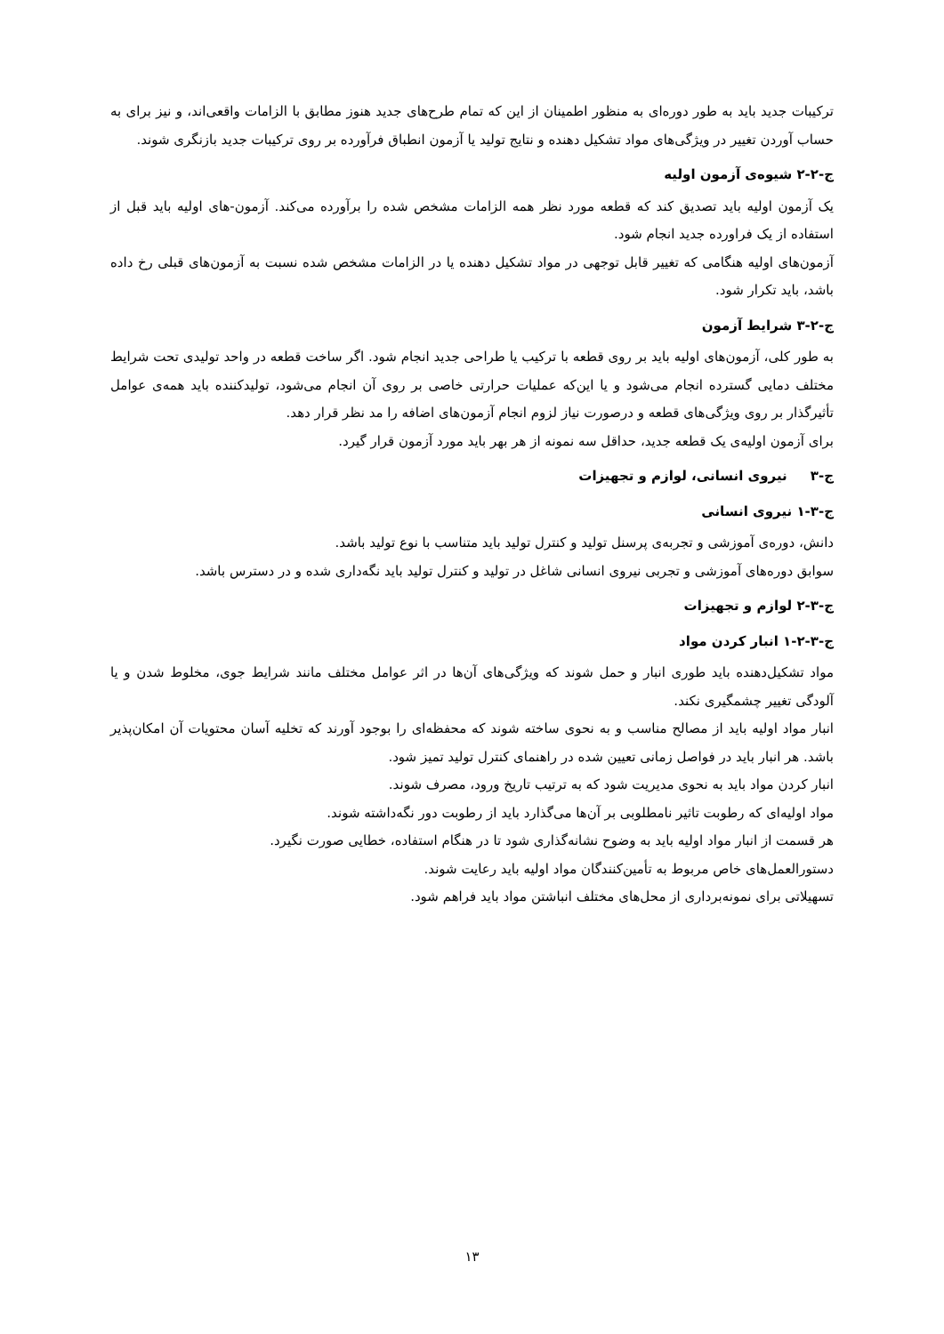ترکیبات جدید باید به طور دوره‌ای به منظور اطمینان از این که تمام طرح‌های جدید هنوز مطابق با الزامات واقعی‌اند، و نیز برای به حساب آوردن تغییر در ویژگی‌های مواد تشکیل دهنده و نتایج تولید یا آزمون انطباق فرآورده بر روی ترکیبات جدید بازنگری شوند.
ج-۲-۲ شیوه‌ی آزمون اولیه
یک آزمون اولیه باید تصدیق کند که قطعه مورد نظر همه الزامات مشخص شده را برآورده می‌کند. آزمون-های اولیه باید قبل از استفاده از یک فراورده جدید انجام شود.
آزمون‌های اولیه هنگامی که تغییر قابل توجهی در مواد تشکیل دهنده یا در الزامات مشخص شده نسبت به آزمون‌های قبلی رخ داده باشد، باید تکرار شود.
ج-۲-۳ شرایط آزمون
به طور کلی، آزمون‌های اولیه باید بر روی قطعه با ترکیب یا طراحی جدید انجام شود. اگر ساخت قطعه در واحد تولیدی تحت شرایط مختلف دمایی گسترده انجام می‌شود و یا این‌که عملیات حرارتی خاصی بر روی آن انجام می‌شود، تولیدکننده باید همه‌ی عوامل تأثیرگذار بر روی ویژگی‌های قطعه و درصورت نیاز لزوم انجام آزمون‌های اضافه را مد نظر قرار دهد.
برای آزمون اولیه‌ی یک قطعه جدید، حداقل سه نمونه از هر بهر باید مورد آزمون قرار گیرد.
ج-۳ نیروی انسانی، لوازم و تجهیزات
ج-۳-۱ نیروی انسانی
دانش، دوره‌ی آموزشی و تجربه‌ی پرسنل تولید و کنترل تولید باید متناسب با نوع تولید باشد.
سوابق دوره‌های آموزشی و تجربی نیروی انسانی شاغل در تولید و کنترل تولید باید نگه‌داری شده و در دسترس باشد.
ج-۳-۲ لوازم و تجهیزات
ج-۳-۲-۱ انبار کردن مواد
مواد تشکیل‌دهنده باید طوری انبار و حمل شوند که ویژگی‌های آن‌ها در اثر عوامل مختلف مانند شرایط جوی، مخلوط شدن و یا آلودگی تغییر چشمگیری نکند.
انبار مواد اولیه باید از مصالح مناسب و به نحوی ساخته شوند که محفظه‌ای را بوجود آورند که تخلیه آسان محتویات آن امکان‌پذیر باشد. هر انبار باید در فواصل زمانی تعیین شده در راهنمای کنترل تولید تمیز شود.
انبار کردن مواد باید به نحوی مدیریت شود که به ترتیب تاریخ ورود، مصرف شوند.
مواد اولیه‌ای که رطوبت تاثیر نامطلوبی بر آن‌ها می‌گذارد باید از رطوبت دور نگه‌داشته شوند.
هر قسمت از انبار مواد اولیه باید به وضوح نشانه‌گذاری شود تا در هنگام استفاده، خطایی صورت نگیرد.
دستورالعمل‌های خاص مربوط به تأمین‌کنندگان مواد اولیه باید رعایت شوند.
تسهیلاتی برای نمونه‌برداری از محل‌های مختلف انباشتن مواد باید فراهم شود.
۱۳